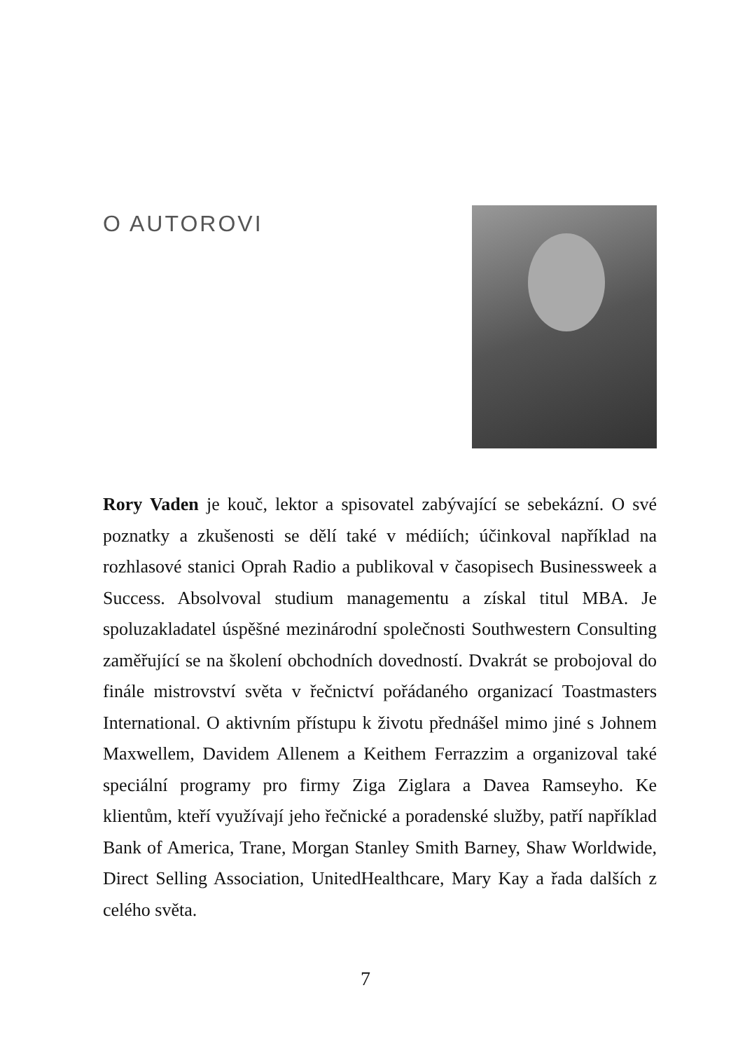O AUTOROVI
Rory Vaden je kouč, lektor a spisovatel zabývající se sebekázní. O své poznatky a zkušenosti se dělí také v médiích; účinkoval například na rozhlasové stanici Oprah Radio a publikoval v časopisech Businessweek a Success. Absolvoval studium managementu a získal titul MBA. Je spoluzakladatel úspěšné mezinárodní společnosti Southwestern Consulting zaměřující se na školení obchodních dovedností. Dvakrát se probojoval do finále mistrovství světa v řečnictví pořádaného organizací Toastmasters International. O aktivním přístupu k životu přednášel mimo jiné s Johnem Maxwellem, Davidem Allenem a Keithem Ferrazzim a organizoval také speciální programy pro firmy Ziga Ziglara a Davea Ramseyho. Ke klientům, kteří využívají jeho řečnické a poradenské služby, patří například Bank of America, Trane, Morgan Stanley Smith Barney, Shaw Worldwide, Direct Selling Association, UnitedHealthcare, Mary Kay a řada dalších z celého světa.
7